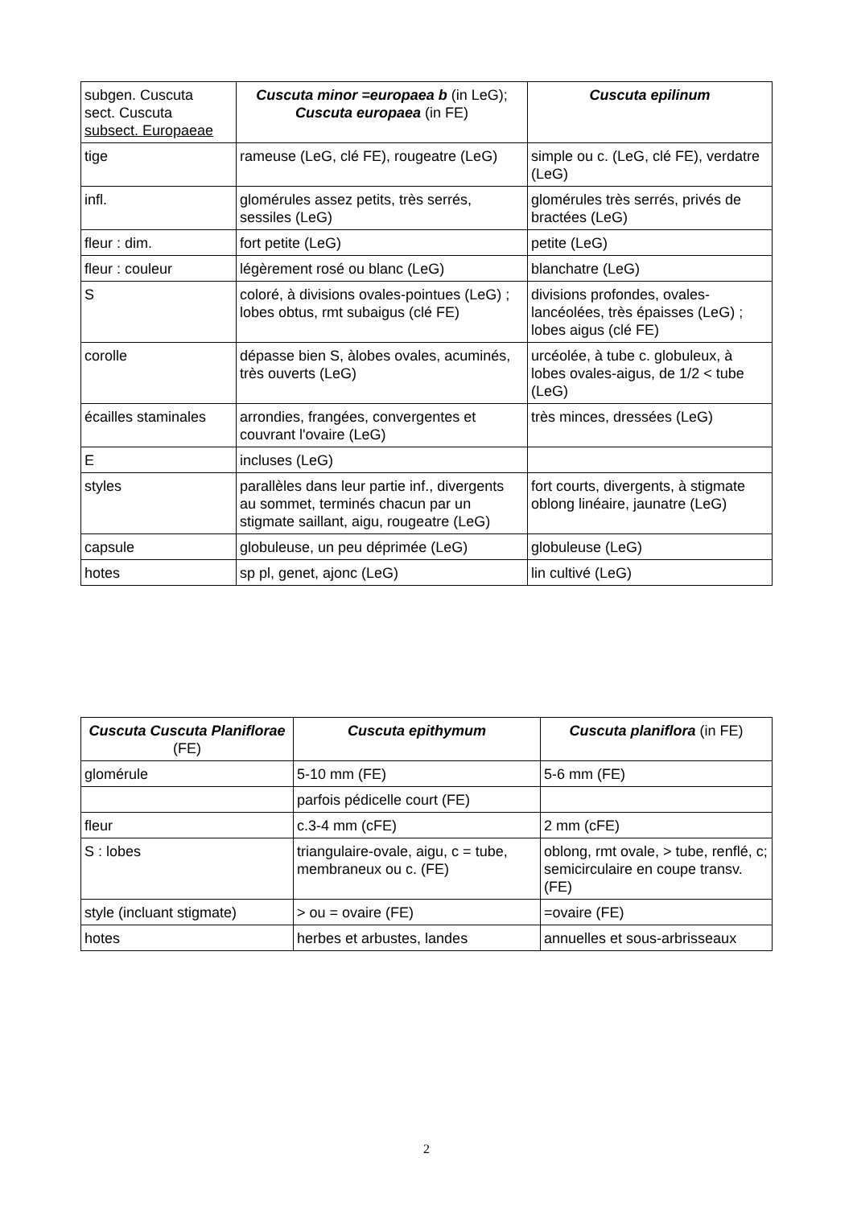| subgen. Cuscuta sect. Cuscuta subsect. Europaeae | Cuscuta minor =europaea b (in LeG); Cuscuta europaea (in FE) | Cuscuta epilinum |
| tige | rameuse (LeG, clé FE), rougeatre (LeG) | simple ou c. (LeG, clé FE), verdatre (LeG) |
| infl. | glomérules assez petits, très serrés, sessiles (LeG) | glomérules très serrés, privés de bractées (LeG) |
| fleur : dim. | fort petite (LeG) | petite (LeG) |
| fleur : couleur | légèrement rosé ou blanc (LeG) | blanchatre (LeG) |
| S | coloré, à divisions ovales-pointues (LeG) ; lobes obtus, rmt subaigus (clé FE) | divisions profondes, ovales-lancéolées, très épaisses (LeG) ; lobes aigus (clé FE) |
| corolle | dépasse bien S, àlobes ovales, acuminés, très ouverts (LeG) | urcéolée, à tube c. globuleux, à lobes ovales-aigus, de 1/2 < tube (LeG) |
| écailles staminales | arrondies, frangées, convergentes et couvrant l'ovaire (LeG) | très minces, dressées (LeG) |
| E | incluses (LeG) | |
| styles | parallèles dans leur partie inf., divergents au sommet, terminés chacun par un stigmate saillant, aigu, rougeatre (LeG) | fort courts, divergents, à stigmate oblong linéaire, jaunatre (LeG) |
| capsule | globuleuse, un peu déprimée (LeG) | globuleuse (LeG) |
| hotes | sp pl, genet, ajonc (LeG) | lin cultivé (LeG) |
| Cuscuta Cuscuta Planiflorae (FE) | Cuscuta epithymum | Cuscuta planiflora (in FE) |
| --- | --- | --- |
| glomérule | 5-10 mm (FE) | 5-6 mm (FE) |
| | parfois pédicelle court (FE) | |
| fleur | c.3-4 mm (cFE) | 2 mm (cFE) |
| S : lobes | triangulaire-ovale, aigu, c = tube, membraneux ou c. (FE) | oblong, rmt ovale, > tube, renflé, c; semicirculaire en coupe transv. (FE) |
| style (incluant stigmate) | > ou = ovaire (FE) | =ovaire (FE) |
| hotes | herbes et arbustes, landes | annuelles et sous-arbrisseaux |
2